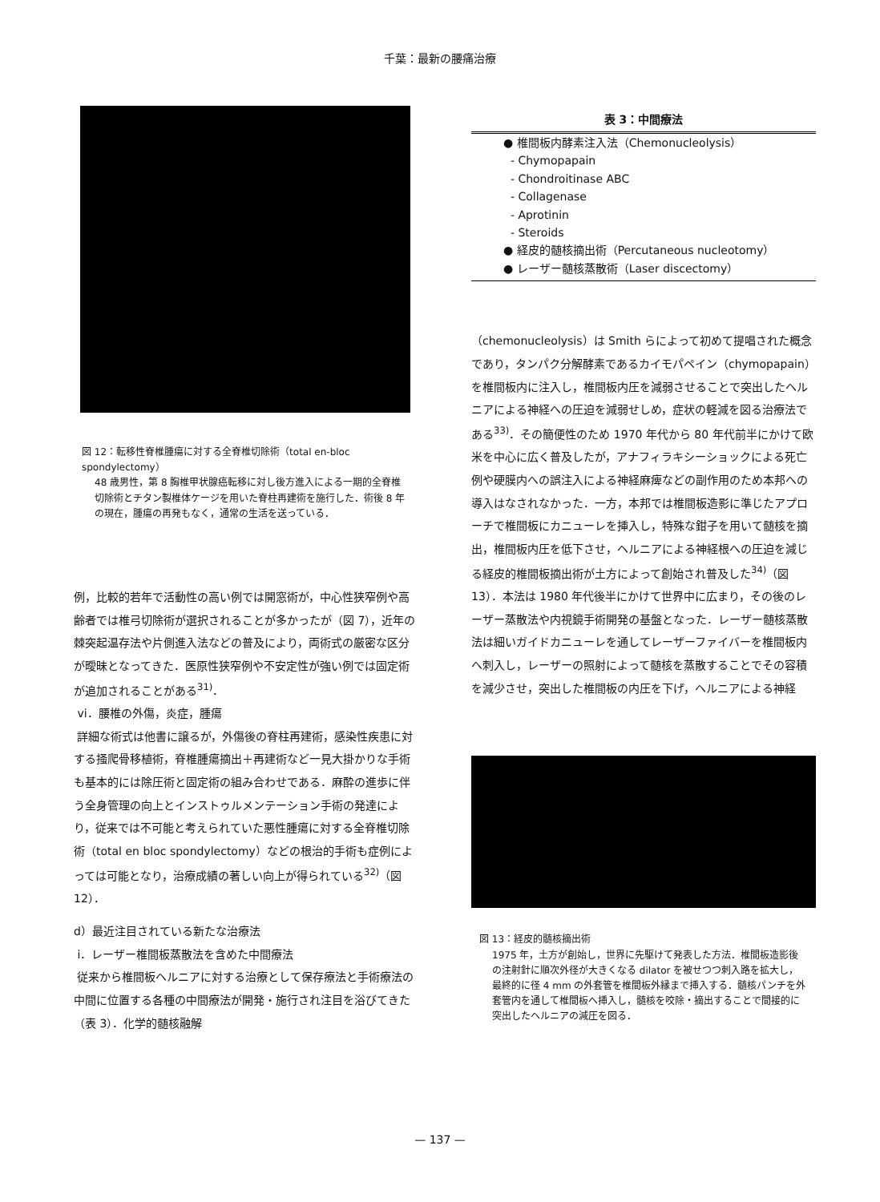千葉：最新の腰痛治療
図 12：転移性脊椎腫瘍に対する全脊椎切除術（total en-bloc spondylectomy）
48 歳男性，第 8 胸椎甲状腺癌転移に対し後方進入による一期的全脊椎切除術とチタン製椎体ケージを用いた脊柱再建術を施行した．術後 8 年の現在，腫瘍の再発もなく，通常の生活を送っている．
例，比較的若年で活動性の高い例では開窓術が，中心性狭窄例や高齢者では椎弓切除術が選択されることが多かったが（図 7），近年の棘突起温存法や片側進入法などの普及により，両術式の厳密な区分が曖昧となってきた．医原性狭窄例や不安定性が強い例では固定術が追加されることがある<sup>31)</sup>．
vi．腰椎の外傷，炎症，腫瘍
詳細な術式は他書に譲るが，外傷後の脊柱再建術，感染性疾患に対する掻爬骨移植術，脊椎腫瘍摘出＋再建術など一見大掛かりな手術も基本的には除圧術と固定術の組み合わせである．麻酔の進歩に伴う全身管理の向上とインストゥルメンテーション手術の発達により，従来では不可能と考えられていた悪性腫瘍に対する全脊椎切除術（total en bloc spondylectomy）などの根治的手術も症例によっては可能となり，治療成績の著しい向上が得られている<sup>32)</sup>（図 12）．
d）最近注目されている新たな治療法
i．レーザー椎間板蒸散法を含めた中間療法
従来から椎間板ヘルニアに対する治療として保存療法と手術療法の中間に位置する各種の中間療法が開発・施行され注目を浴びてきた（表 3）．化学的髄核融解
| 表 3：中間療法 |
| --- |
| ● 椎間板内酵素注入法（Chemonucleolysis） |
| - Chymopapain |
| - Chondroitinase ABC |
| - Collagenase |
| - Aprotinin |
| - Steroids |
| ● 経皮的髄核摘出術（Percutaneous nucleotomy） |
| ● レーザー髄核蒸散術（Laser discectomy） |
（chemonucleolysis）は Smith らによって初めて提唱された概念であり，タンパク分解酵素であるカイモパペイン（chymopapain）を椎間板内に注入し，椎間板内圧を減弱させることで突出したヘルニアによる神経への圧迫を減弱せしめ，症状の軽減を図る治療法である<sup>33)</sup>．その簡便性のため 1970 年代から 80 年代前半にかけて欧米を中心に広く普及したが，アナフィラキシーショックによる死亡例や硬膜内への誤注入による神経麻痺などの副作用のため本邦への導入はなされなかった．一方，本邦では椎間板造影に準じたアプローチで椎間板にカニューレを挿入し，特殊な鉗子を用いて髄核を摘出，椎間板内圧を低下させ，ヘルニアによる神経根への圧迫を減じる経皮的椎間板摘出術が土方によって創始され普及した<sup>34)</sup>（図 13）．本法は 1980 年代後半にかけて世界中に広まり，その後のレーザー蒸散法や内視鏡手術開発の基盤となった．レーザー髄核蒸散法は細いガイドカニューレを通してレーザーファイバーを椎間板内へ刺入し，レーザーの照射によって髄核を蒸散することでその容積を減少させ，突出した椎間板の内圧を下げ，ヘルニアによる神経
図 13：経皮的髄核摘出術
1975 年，土方が創始し，世界に先駆けて発表した方法．椎間板造影後の注射針に順次外径が大きくなる dilator を被せつつ刺入路を拡大し，最終的に径 4 mm の外套管を椎間板外縁まで挿入する．髄核パンチを外套管内を通して椎間板へ挿入し，髄核を咬除・摘出することで間接的に突出したヘルニアの減圧を図る．
— 137 —